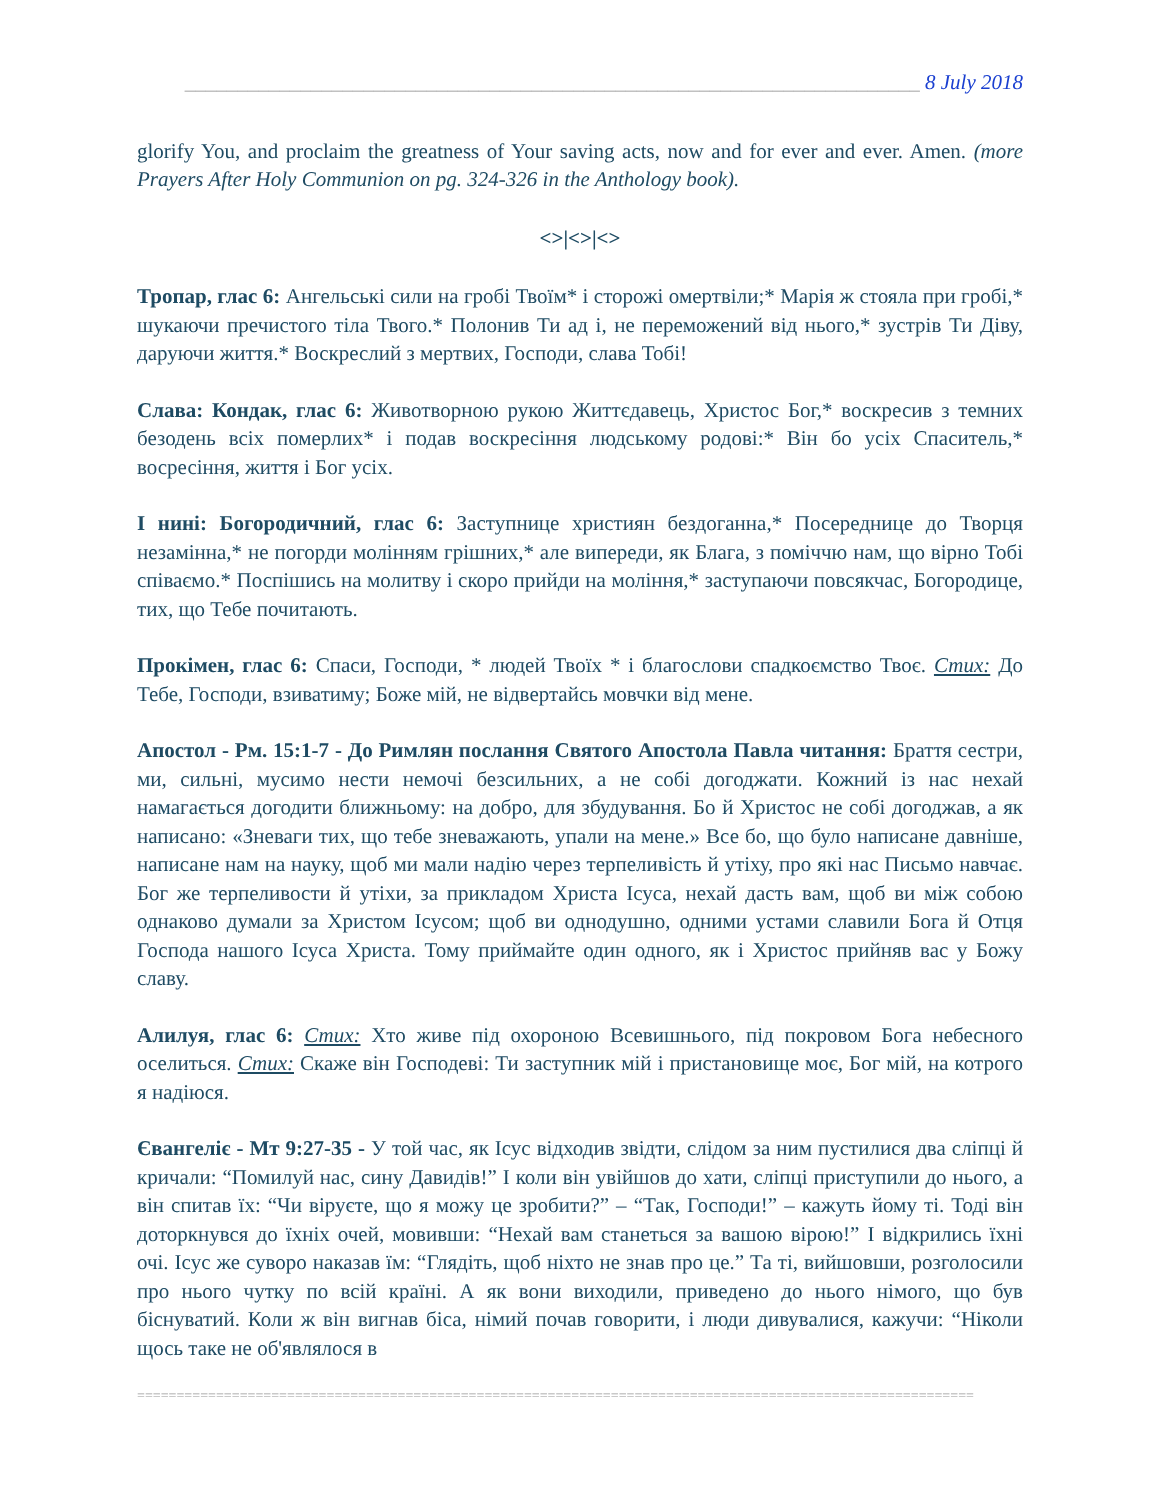______________________________________________________________________ 8 July 2018
glorify You, and proclaim the greatness of Your saving acts, now and for ever and ever. Amen. (more Prayers After Holy Communion on pg. 324-326 in the Anthology book).
<>|<>|<>
Тропар, глас 6: Ангельські сили на гробі Твоїм* і сторожі омертвіли;* Марія ж стояла при гробі,* шукаючи пречистого тіла Твого.* Полонив Ти ад і, не переможений від нього,* зустрів Ти Діву, даруючи життя.* Воскреслий з мертвих, Господи, слава Тобі!
Слава: Кондак, глас 6: Животворною рукою Життєдавець, Христос Бог,* воскресив з темних безодень всіх померлих* і подав воскресіння людському родові:* Він бо усіх Спаситель,* восресіння, життя і Бог усіх.
І нині: Богородичний, глас 6: Заступнице християн бездоганна,* Посереднице до Творця незамінна,* не погорди молінням грішних,* але випереди, як Блага, з поміччю нам, що вірно Тобі співаємо.* Поспішись на молитву і скоро прийди на моління,* заступаючи повсякчас, Богородице, тих, що Тебе почитають.
Прокімен, глас 6: Спаси, Господи, * людей Твоїх * і благослови спадкоємство Твоє. Стих: До Тебе, Господи, взиватиму; Боже мій, не відвертайсь мовчки від мене.
Апостол - Рм. 15:1-7 - До Римлян послання Святого Апостола Павла читання: Браття сестри, ми, сильні, мусимо нести немочі безсильних, а не собі догоджати. Кожний із нас нехай намагається догодити ближньому: на добро, для збудування. Бо й Христос не собі догоджав, а як написано: «Зневаги тих, що тебе зневажають, упали на мене.» Все бо, що було написане давніше, написане нам на науку, щоб ми мали надію через терпеливість й утіху, про які нас Письмо навчає. Бог же терпеливости й утіхи, за прикладом Христа Ісуса, нехай дасть вам, щоб ви між собою однаково думали за Христом Ісусом; щоб ви однодушно, одними устами славили Бога й Отця Господа нашого Ісуса Христа. Тому приймайте один одного, як і Христос прийняв вас у Божу славу.
Алилуя, глас 6: Стих: Хто живе під охороною Всевишнього, під покровом Бога небесного оселиться. Стих: Скаже він Господеві: Ти заступник мій і пристановище моє, Бог мій, на котрого я надіюся.
Євангеліє - Мт 9:27-35 - У той час, як Ісус відходив звідти, слідом за ним пустилися два сліпці й кричали: “Помилуй нас, сину Давидів!” І коли він увійшов до хати, сліпці приступили до нього, а він спитав їх: “Чи віруєте, що я можу це зробити?” – “Так, Господи!” – кажуть йому ті. Тоді він доторкнувся до їхніх очей, мовивши: “Нехай вам станеться за вашою вірою!” І відкрились їхні очі. Ісус же суворо наказав їм: “Глядіть, щоб ніхто не знав про це.” Та ті, вийшовши, розголосили про нього чутку по всій країні. А як вони виходили, приведено до нього німого, що був біснуватий. Коли ж він вигнав біса, німий почав говорити, і люди дивувалися, кажучи: “Ніколи щось таке не об'являлося в
==========================================================================================================